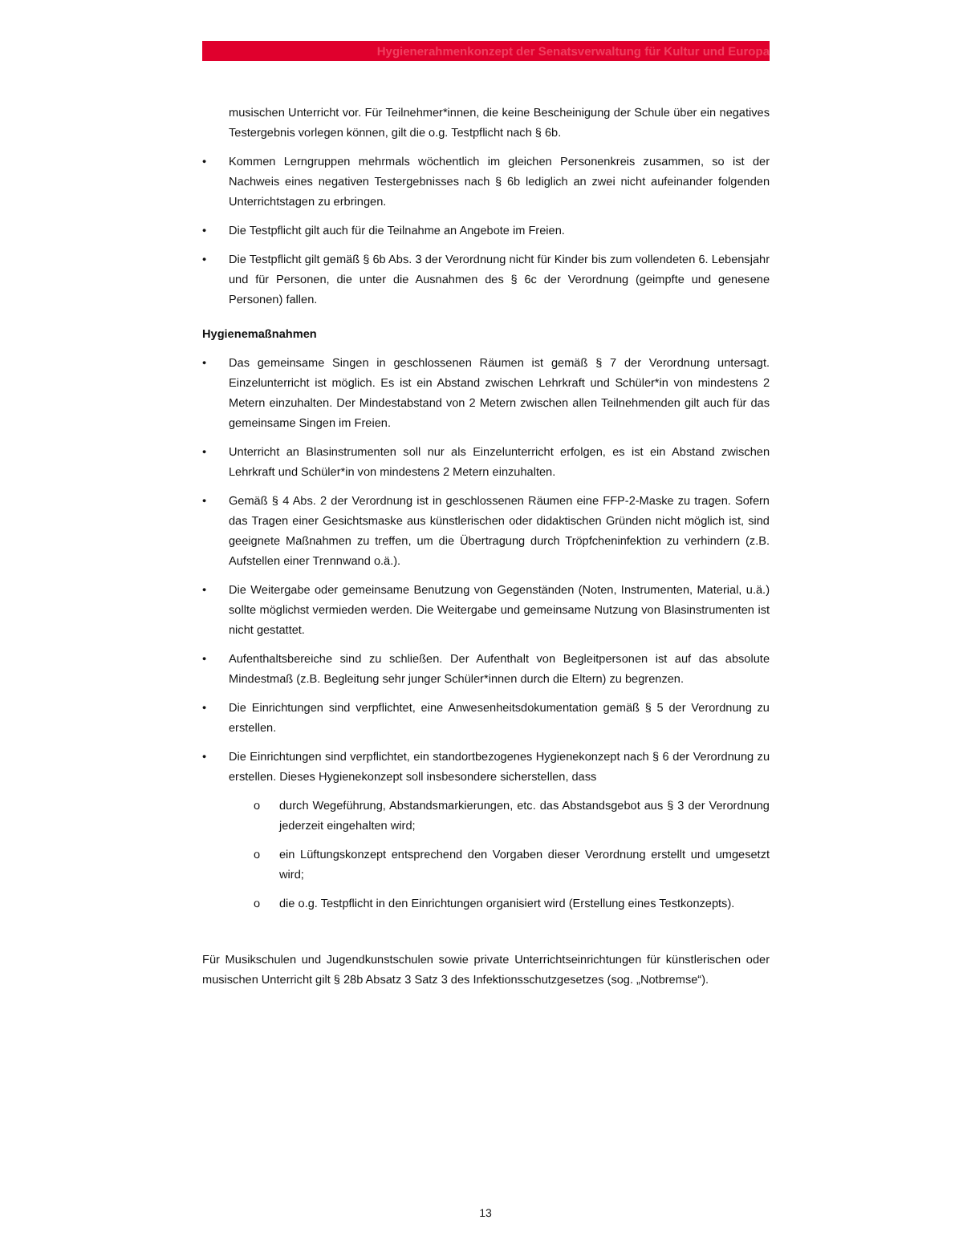Hygienerahmenkonzept der Senatsverwaltung für Kultur und Europa
musischen Unterricht vor. Für Teilnehmer*innen, die keine Bescheinigung der Schule über ein negatives Testergebnis vorlegen können, gilt die o.g. Testpflicht nach § 6b.
• Kommen Lerngruppen mehrmals wöchentlich im gleichen Personenkreis zusammen, so ist der Nachweis eines negativen Testergebnisses nach § 6b lediglich an zwei nicht aufeinander folgenden Unterrichtstagen zu erbringen.
• Die Testpflicht gilt auch für die Teilnahme an Angebote im Freien.
• Die Testpflicht gilt gemäß § 6b Abs. 3 der Verordnung nicht für Kinder bis zum vollendeten 6. Lebensjahr und für Personen, die unter die Ausnahmen des § 6c der Verordnung (geimpfte und genesene Personen) fallen.
Hygienemaßnahmen
• Das gemeinsame Singen in geschlossenen Räumen ist gemäß § 7 der Verordnung untersagt. Einzelunterricht ist möglich. Es ist ein Abstand zwischen Lehrkraft und Schüler*in von mindestens 2 Metern einzuhalten. Der Mindestabstand von 2 Metern zwischen allen Teilnehmenden gilt auch für das gemeinsame Singen im Freien.
• Unterricht an Blasinstrumenten soll nur als Einzelunterricht erfolgen, es ist ein Abstand zwischen Lehrkraft und Schüler*in von mindestens 2 Metern einzuhalten.
• Gemäß § 4 Abs. 2 der Verordnung ist in geschlossenen Räumen eine FFP-2-Maske zu tragen. Sofern das Tragen einer Gesichtsmaske aus künstlerischen oder didaktischen Gründen nicht möglich ist, sind geeignete Maßnahmen zu treffen, um die Übertragung durch Tröpfcheninfektion zu verhindern (z.B. Aufstellen einer Trennwand o.ä.).
• Die Weitergabe oder gemeinsame Benutzung von Gegenständen (Noten, Instrumenten, Material, u.ä.) sollte möglichst vermieden werden. Die Weitergabe und gemeinsame Nutzung von Blasinstrumenten ist nicht gestattet.
• Aufenthaltsbereiche sind zu schließen. Der Aufenthalt von Begleitpersonen ist auf das absolute Mindestmaß (z.B. Begleitung sehr junger Schüler*innen durch die Eltern) zu begrenzen.
• Die Einrichtungen sind verpflichtet, eine Anwesenheitsdokumentation gemäß § 5 der Verordnung zu erstellen.
• Die Einrichtungen sind verpflichtet, ein standortbezogenes Hygienekonzept nach § 6 der Verordnung zu erstellen. Dieses Hygienekonzept soll insbesondere sicherstellen, dass
o durch Wegeführung, Abstandsmarkierungen, etc. das Abstandsgebot aus § 3 der Verordnung jederzeit eingehalten wird;
o ein Lüftungskonzept entsprechend den Vorgaben dieser Verordnung erstellt und umgesetzt wird;
o die o.g. Testpflicht in den Einrichtungen organisiert wird (Erstellung eines Testkonzepts).
Für Musikschulen und Jugendkunstschulen sowie private Unterrichtseinrichtungen für künstlerischen oder musischen Unterricht gilt § 28b Absatz 3 Satz 3 des Infektionsschutzgesetzes (sog. „Notbremse“).
13